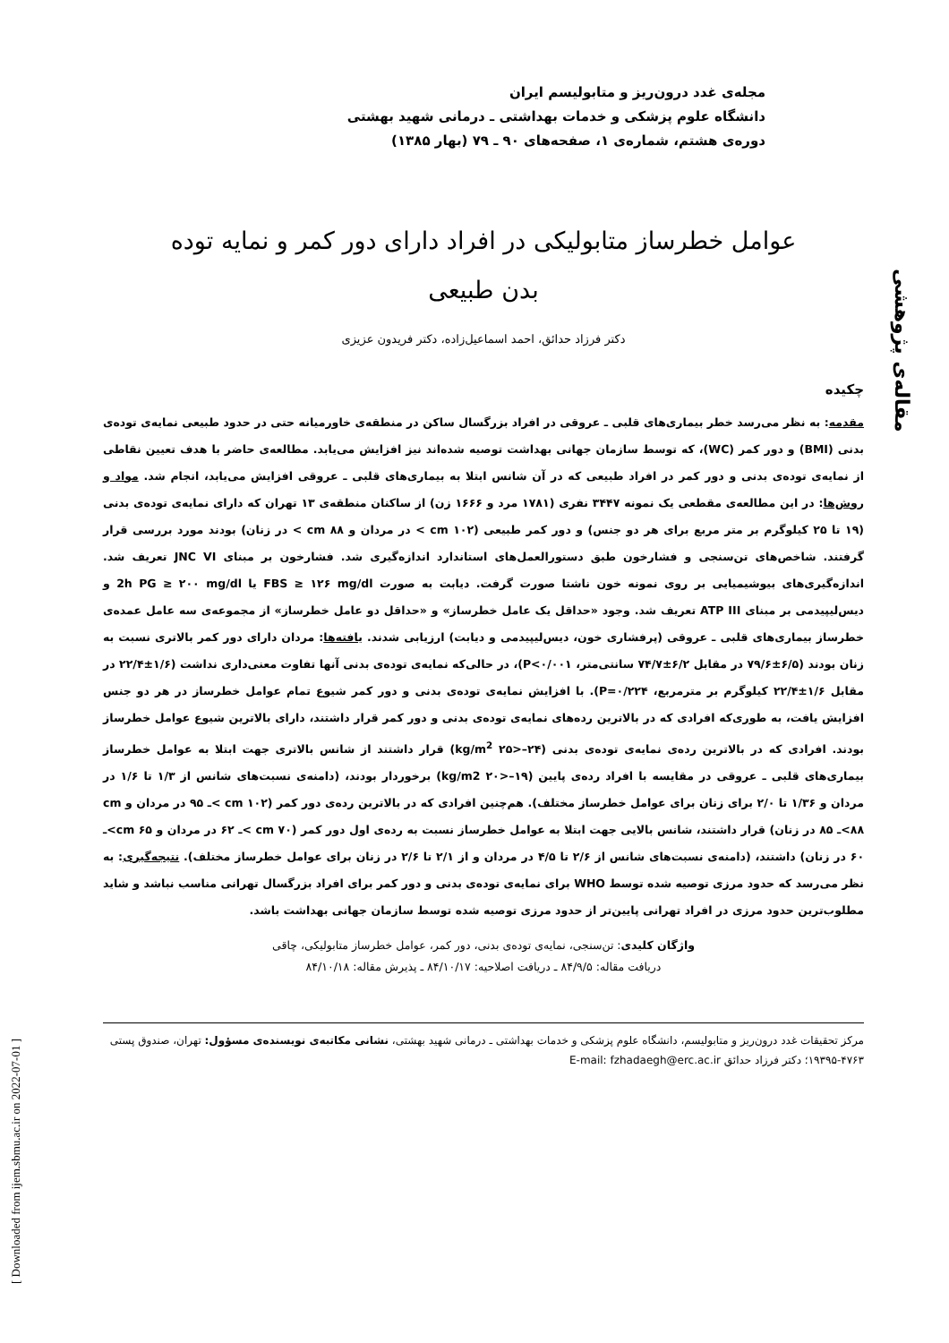مقاله‌ی پژوهشی
مجله‌ی غدد درون‌ریز و متابولیسم ایران
دانشگاه علوم پزشکی و خدمات بهداشتی ـ درمانی شهید بهشتی
دوره‌ی هشتم، شماره‌ی ۱، صفحه‌های ۹۰ ـ ۷۹ (بهار ۱۳۸۵)
عوامل خطرساز متابولیکی در افراد دارای دور کمر و نمایه توده بدن طبیعی
دکتر فرزاد حدائق، احمد اسماعیل‌زاده، دکتر فریدون عزیزی
چکیده
مقدمه: به نظر می‌رسد خطر بیماری‌های قلبی ـ عروقی در افراد بزرگسال ساکن در منطقه‌ی خاورمیانه حتی در حدود طبیعی نمایه‌ی توده‌ی بدنی (BMI) و دور کمر (WC)، که توسط سازمان جهانی بهداشت توصیه شده‌اند نیز افزایش می‌یابد. مطالعه‌ی حاضر با هدف تعیین نقاطی از نمایه‌ی توده‌ی بدنی و دور کمر در افراد طبیعی که در آن شانس ابتلا به بیماری‌های قلبی ـ عروقی افزایش می‌یابد، انجام شد. مواد و روش‌ها: در این مطالعه‌ی مقطعی یک نمونه ۳۴۴۷ نفری (۱۷۸۱ مرد و ۱۶۶۶ زن) از ساکنان منطقه‌ی ۱۳ تهران که دارای نمایه‌ی توده‌ی بدنی (۱۹ تا ۲۵ کیلوگرم بر متر مربع برای هر دو جنس) و دور کمر طبیعی (cm ۱۰۲ > در مردان و cm ۸۸ > در زنان) بودند مورد بررسی قرار گرفتند. شاخص‌های تن‌سنجی و فشارخون طبق دستورالعمل‌های استاندارد اندازه‌گیری شد. فشارخون بر مبنای JNC VI تعریف شد. اندازه‌گیری‌های بیوشیمیایی بر روی نمونه خون ناشتا صورت گرفت. دیابت به صورت FBS ≥ ۱۲۶ mg/dl یا 2h PG ≥ ۲۰۰ mg/dl و دیس‌لیپیدمی بر مبنای ATP III تعریف شد. وجود «حداقل یک عامل خطرساز» و «حداقل دو عامل خطرساز» از مجموعه‌ی سه عامل عمده‌ی خطرساز بیماری‌های قلبی ـ عروقی (پرفشاری خون، دیس‌لیپیدمی و دیابت) ارزیابی شدند. یافته‌ها: مردان دارای دور کمر بالاتری نسبت به زنان بودند (۶/۵±۷۹/۶ در مقابل ۶/۲±۷۴/۷ سانتی‌متر، P<۰/۰۰۱)، در حالی‌که نمایه‌ی توده‌ی بدنی آنها تفاوت معنی‌داری نداشت (۱/۶±۲۲/۴ در مقابل ۱/۶±۲۲/۴ کیلوگرم بر مترمربع، P=۰/۲۲۴). با افزایش نمایه‌ی توده‌ی بدنی و دور کمر شیوع تمام عوامل خطرساز در هر دو جنس افزایش یافت، به طوری‌که افرادی که در بالاترین رده‌های نمایه‌ی توده‌ی بدنی و دور کمر قرار داشتند، دارای بالاترین شیوع عوامل خطرساز بودند. افرادی که در بالاترین رده‌ی نمایه‌ی توده‌ی بدنی (kg/m<sup>2</sup> ۲۵>–۲۴) قرار داشتند از شانس بالاتری جهت ابتلا به عوامل خطرساز بیماری‌های قلبی ـ عروقی در مقایسه با افراد رده‌ی پایین (kg/m2 ۲۰>–۱۹) برخوردار بودند، (دامنه‌ی نسبت‌های شانس از ۱/۳ تا ۱/۶ در مردان و ۱/۳۶ تا ۲/۰ برای زنان برای عوامل خطرساز مختلف). هم‌چنین افرادی که در بالاترین رده‌ی دور کمر (cm ۱۰۲ >ـ ۹۵ در مردان و cm ۸۸>ـ ۸۵ در زنان) قرار داشتند، شانس بالایی جهت ابتلا به عوامل خطرساز نسبت به رده‌ی اول دور کمر (cm ۷۰ >ـ ۶۲ در مردان و cm ۶۵>ـ ۶۰ در زنان) داشتند، (دامنه‌ی نسبت‌های شانس از ۲/۶ تا ۴/۵ در مردان و از ۲/۱ تا ۲/۶ در زنان برای عوامل خطرساز مختلف). نتیجه‌گیری: به نظر می‌رسد که حدود مرزی توصیه شده توسط WHO برای نمایه‌ی توده‌ی بدنی و دور کمر برای افراد بزرگسال تهرانی مناسب نباشد و شاید مطلوب‌ترین حدود مرزی در افراد تهرانی پایین‌تر از حدود مرزی توصیه شده توسط سازمان جهانی بهداشت باشد.
واژگان کلیدی: تن‌سنجی، نمایه‌ی توده‌ی بدنی، دور کمر، عوامل خطرساز متابولیکی، چاقی
دریافت مقاله: ۸۴/۹/۵ ـ دریافت اصلاحیه: ۸۴/۱۰/۱۷ ـ پذیرش مقاله: ۸۴/۱۰/۱۸
مرکز تحقیقات غدد درون‌ریز و متابولیسم، دانشگاه علوم پزشکی و خدمات بهداشتی ـ درمانی شهید بهشتی، نشانی مکاتبه‌ی نویسنده‌ی مسؤول: تهران، صندوق پستی ۴۷۶۳-۱۹۳۹۵؛ دکتر فرزاد حدائق E-mail: fzhadaegh@erc.ac.ir
[ Downloaded from ijem.sbmu.ac.ir on 2022-07-01 ]